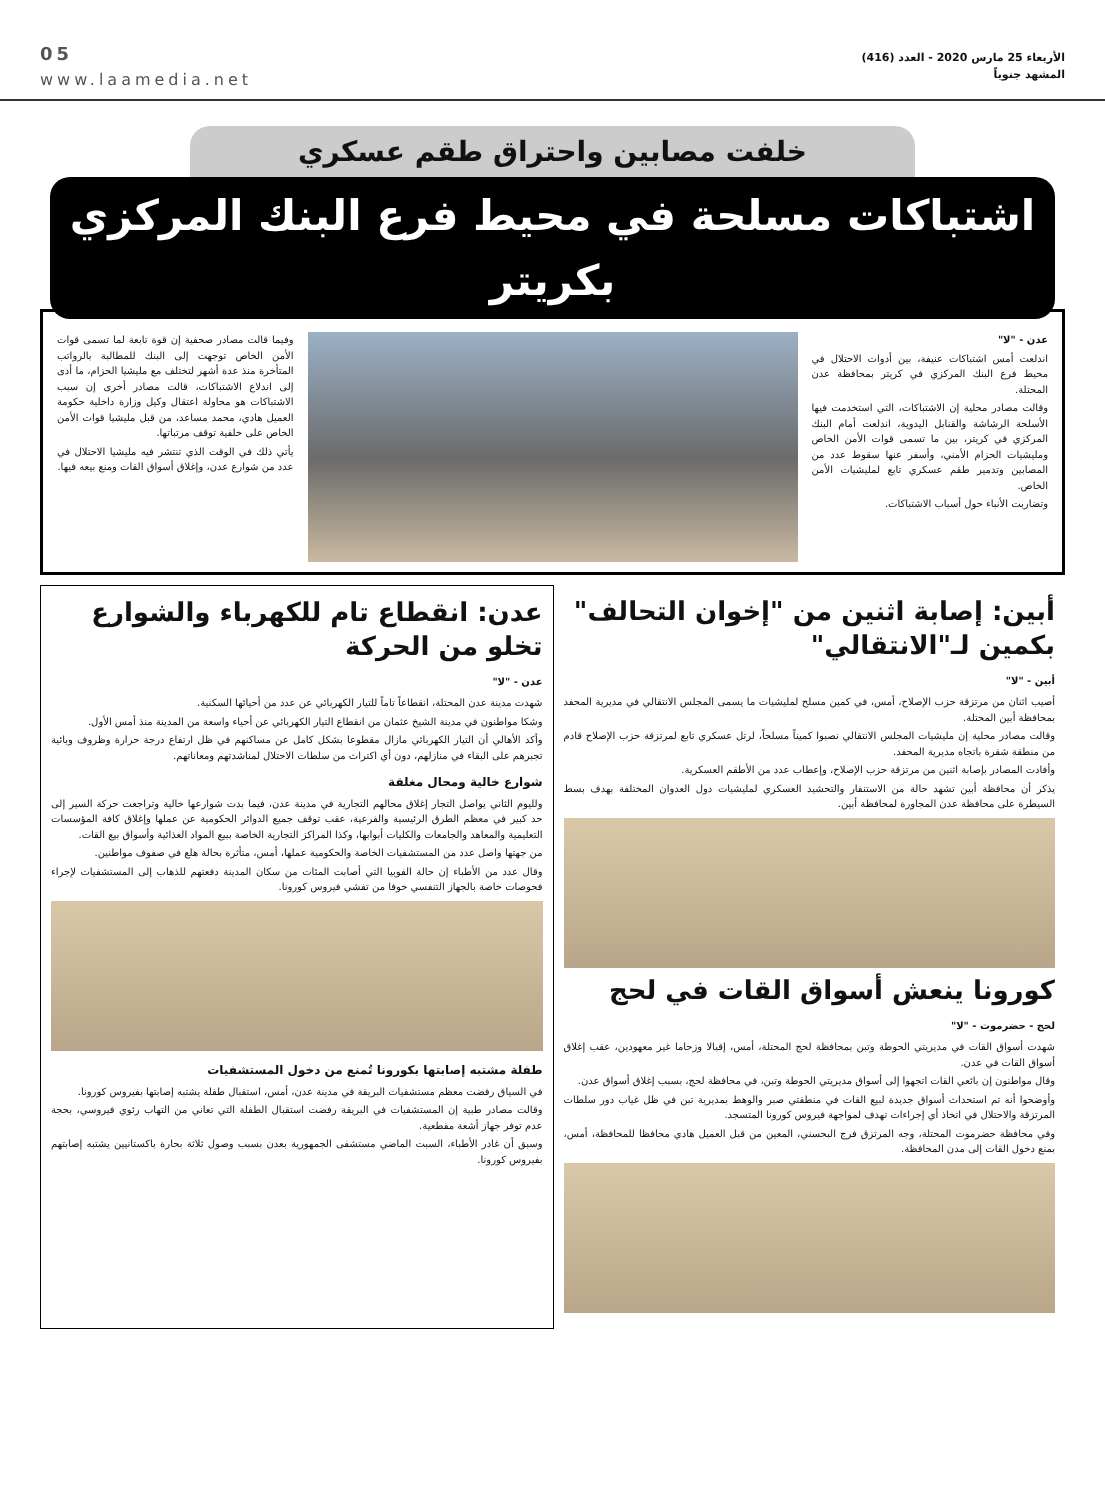الأربعاء 25 مارس 2020 - العدد (416)
المشهد جنوباً
05
www.laamedia.net
خلفت مصابين واحتراق طقم عسكري
اشتباكات مسلحة في محيط فرع البنك المركزي بكريتر
عدن - "لا"
اندلعت أمس اشتباكات عنيفة، بين أدوات الاحتلال في محيط فرع البنك المركزي في كريتر بمحافظة عدن المحتلة.
وقالت مصادر محلية إن الاشتباكات، التي استخدمت فيها الأسلحة الرشاشة والقنابل اليدوية، اندلعت أمام البنك المركزي في كريتر، بين ما تسمى قوات الأمن الخاص ومليشيات الحزام الأمني، وأسفر عنها سقوط عدد من المصابين وتدمير طقم عسكري تابع لمليشيات الأمن الخاص.
وتضاربت الأنباء حول أسباب الاشتباكات.
وفيما قالت مصادر صحفية إن قوة تابعة لما تسمى قوات الأمن الخاص توجهت إلى البنك للمطالبة بالرواتب المتأخرة منذ عدة أشهر لتختلف مع مليشيا الحزام، ما أدى إلى اندلاع الاشتباكات، قالت مصادر أخرى إن سبب الاشتباكات هو محاولة اعتقال وكيل وزارة داخلية حكومة العميل هادي، محمد مساعد، من قبل مليشيا قوات الأمن الخاص على خلفية توقف مرتباتها.
يأتي ذلك في الوقت الذي تنتشر فيه مليشيا الاحتلال في عدد من شوارع عدن، وإغلاق أسواق القات ومنع بيعه فيها.
أبين: إصابة اثنين من "إخوان التحالف" بكمين لـ"الانتقالي"
أبين - "لا"
أصيب اثنان من مرتزقة حزب الإصلاح، أمس، في كمين مسلح لمليشيات ما يسمى المجلس الانتقالي في مديرية المحفد بمحافظة أبين المحتلة.
وقالت مصادر محلية إن مليشيات المجلس الانتقالي نصبوا كميناً مسلحاً، لرتل عسكري تابع لمرتزقة حزب الإصلاح قادم من منطقة شقرة باتجاه مديرية المحفد.
وأفادت المصادر بإصابة اثنين من مرتزقة حزب الإصلاح، وإعطاب عدد من الأطقم العسكرية.
يذكر أن محافظة أبين تشهد حالة من الاستنفار والتحشيد العسكري لمليشيات دول العدوان المختلفة بهدف بسط السيطرة على محافظة عدن المجاورة لمحافظة أبين.
كورونا ينعش أسواق القات في لحج
لحج - حضرموت - "لا"
شهدت أسواق القات في مديريتي الحوطة وتبن بمحافظة لحج المحتلة، أمس، إقبالا وزحاما غير معهودين، عقب إغلاق أسواق القات في عدن.
وقال مواطنون إن بائعي القات اتجهوا إلى أسواق مديريتي الحوطة وتبن، في محافظة لحج، بسبب إغلاق أسواق عدن.
وأوضحوا أنه تم استحداث أسواق جديدة لبيع القات في منطقتي صبر والوهط بمديرية تبن في ظل غياب دور سلطات المرتزقة والاحتلال في اتخاذ أي إجراءات تهدف لمواجهة فيروس كورونا المتسجد.
وفي محافظة حضرموت المحتلة، وجه المرتزق فرج البحسني، المعين من قبل العميل هادي محافظا للمحافظة، أمس، بمنع دخول القات إلى مدن المحافظة.
عدن: انقطاع تام للكهرباء والشوارع تخلو من الحركة
عدن - "لا"
شهدت مدينة عدن المحتلة، انقطاعاً تاماً للتيار الكهربائي عن عدد من أحيائها السكنية.
وشكا مواطنون في مدينة الشيخ عثمان من انقطاع التيار الكهربائي عن أحياء واسعة من المدينة منذ أمس الأول.
وأكد الأهالي أن التيار الكهربائي مازال مقطوعا بشكل كامل عن مساكنهم في ظل ارتفاع درجة حرارة وظروف وبائية تجبرهم على البقاء في منازلهم، دون أي اكتراث من سلطات الاحتلال لمناشدتهم ومعاناتهم.
شوارع خالية ومحال مغلقة
ولليوم الثاني يواصل التجار إغلاق محالهم التجارية في مدينة عدن، فيما بدت شوارعها خالية وتراجعت حركة السير إلى حد كبير في معظم الطرق الرئيسية والفرعية، عقب توقف جميع الدوائر الحكومية عن عملها وإغلاق كافة المؤسسات التعليمية والمعاهد والجامعات والكليات أبوابها، وكذا المراكز التجارية الخاصة ببيع المواد الغذائية وأسواق بيع القات.
من جهتها واصل عدد من المستشفيات الخاصة والحكومية عملها، أمس، متأثرة بحالة هلع في صفوف مواطنين.
وقال عدد من الأطباء إن حالة الفوبيا التي أصابت المئات من سكان المدينة دفعتهم للذهاب إلى المستشفيات لإجراء فحوصات خاصة بالجهاز التنفسي خوفا من تفشي فيروس كورونا.
طفلة مشتبه إصابتها بكورونا تُمنع من دخول المستشفيات
في السياق رفضت معظم مستشفيات البريقة في مدينة عدن، أمس، استقبال طفلة يشتبه إصابتها بفيروس كورونا.
وقالت مصادر طبية إن المستشفيات في البريقة رفضت استقبال الطفلة التي تعاني من التهاب رئوي فيروسي، بحجة عدم توفر جهاز أشعة مقطعية.
وسبق أن غادر الأطباء، السبت الماضي مستشفى الجمهورية بعدن بسبب وصول ثلاثة بحارة باكستانيين يشتبه إصابتهم بفيروس كورونا.